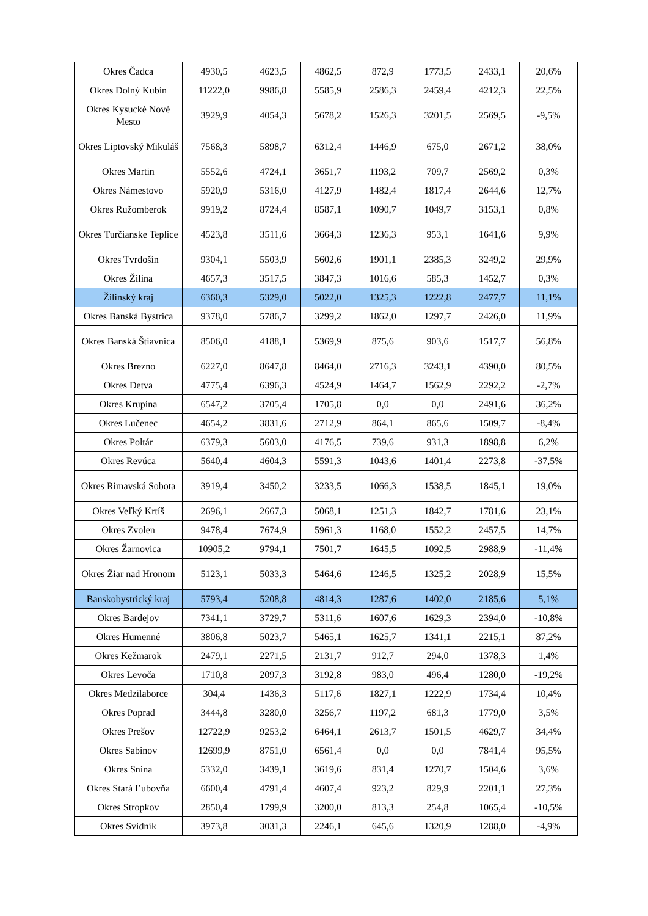| Okres Čadca | 4930,5 | 4623,5 | 4862,5 | 872,9 | 1773,5 | 2433,1 | 20,6% |
| Okres Dolný Kubín | 11222,0 | 9986,8 | 5585,9 | 2586,3 | 2459,4 | 4212,3 | 22,5% |
| Okres Kysucké Nové Mesto | 3929,9 | 4054,3 | 5678,2 | 1526,3 | 3201,5 | 2569,5 | -9,5% |
| Okres Liptovský Mikuláš | 7568,3 | 5898,7 | 6312,4 | 1446,9 | 675,0 | 2671,2 | 38,0% |
| Okres Martin | 5552,6 | 4724,1 | 3651,7 | 1193,2 | 709,7 | 2569,2 | 0,3% |
| Okres Námestovo | 5920,9 | 5316,0 | 4127,9 | 1482,4 | 1817,4 | 2644,6 | 12,7% |
| Okres Ružomberok | 9919,2 | 8724,4 | 8587,1 | 1090,7 | 1049,7 | 3153,1 | 0,8% |
| Okres Turčianske Teplice | 4523,8 | 3511,6 | 3664,3 | 1236,3 | 953,1 | 1641,6 | 9,9% |
| Okres Tvrdošín | 9304,1 | 5503,9 | 5602,6 | 1901,1 | 2385,3 | 3249,2 | 29,9% |
| Okres Žilina | 4657,3 | 3517,5 | 3847,3 | 1016,6 | 585,3 | 1452,7 | 0,3% |
| Žilinský kraj | 6360,3 | 5329,0 | 5022,0 | 1325,3 | 1222,8 | 2477,7 | 11,1% |
| Okres Banská Bystrica | 9378,0 | 5786,7 | 3299,2 | 1862,0 | 1297,7 | 2426,0 | 11,9% |
| Okres Banská Štiavnica | 8506,0 | 4188,1 | 5369,9 | 875,6 | 903,6 | 1517,7 | 56,8% |
| Okres Brezno | 6227,0 | 8647,8 | 8464,0 | 2716,3 | 3243,1 | 4390,0 | 80,5% |
| Okres Detva | 4775,4 | 6396,3 | 4524,9 | 1464,7 | 1562,9 | 2292,2 | -2,7% |
| Okres Krupina | 6547,2 | 3705,4 | 1705,8 | 0,0 | 0,0 | 2491,6 | 36,2% |
| Okres Lučenec | 4654,2 | 3831,6 | 2712,9 | 864,1 | 865,6 | 1509,7 | -8,4% |
| Okres Poltár | 6379,3 | 5603,0 | 4176,5 | 739,6 | 931,3 | 1898,8 | 6,2% |
| Okres Revúca | 5640,4 | 4604,3 | 5591,3 | 1043,6 | 1401,4 | 2273,8 | -37,5% |
| Okres Rimavská Sobota | 3919,4 | 3450,2 | 3233,5 | 1066,3 | 1538,5 | 1845,1 | 19,0% |
| Okres Veľký Krtíš | 2696,1 | 2667,3 | 5068,1 | 1251,3 | 1842,7 | 1781,6 | 23,1% |
| Okres Zvolen | 9478,4 | 7674,9 | 5961,3 | 1168,0 | 1552,2 | 2457,5 | 14,7% |
| Okres Žarnovica | 10905,2 | 9794,1 | 7501,7 | 1645,5 | 1092,5 | 2988,9 | -11,4% |
| Okres Žiar nad Hronom | 5123,1 | 5033,3 | 5464,6 | 1246,5 | 1325,2 | 2028,9 | 15,5% |
| Banskobystrický kraj | 5793,4 | 5208,8 | 4814,3 | 1287,6 | 1402,0 | 2185,6 | 5,1% |
| Okres Bardejov | 7341,1 | 3729,7 | 5311,6 | 1607,6 | 1629,3 | 2394,0 | -10,8% |
| Okres Humenné | 3806,8 | 5023,7 | 5465,1 | 1625,7 | 1341,1 | 2215,1 | 87,2% |
| Okres Kežmarok | 2479,1 | 2271,5 | 2131,7 | 912,7 | 294,0 | 1378,3 | 1,4% |
| Okres Levoča | 1710,8 | 2097,3 | 3192,8 | 983,0 | 496,4 | 1280,0 | -19,2% |
| Okres Medzilaborce | 304,4 | 1436,3 | 5117,6 | 1827,1 | 1222,9 | 1734,4 | 10,4% |
| Okres Poprad | 3444,8 | 3280,0 | 3256,7 | 1197,2 | 681,3 | 1779,0 | 3,5% |
| Okres Prešov | 12722,9 | 9253,2 | 6464,1 | 2613,7 | 1501,5 | 4629,7 | 34,4% |
| Okres Sabinov | 12699,9 | 8751,0 | 6561,4 | 0,0 | 0,0 | 7841,4 | 95,5% |
| Okres Snina | 5332,0 | 3439,1 | 3619,6 | 831,4 | 1270,7 | 1504,6 | 3,6% |
| Okres Stará Ľubovňa | 6600,4 | 4791,4 | 4607,4 | 923,2 | 829,9 | 2201,1 | 27,3% |
| Okres Stropkov | 2850,4 | 1799,9 | 3200,0 | 813,3 | 254,8 | 1065,4 | -10,5% |
| Okres Svidník | 3973,8 | 3031,3 | 2246,1 | 645,6 | 1320,9 | 1288,0 | -4,9% |